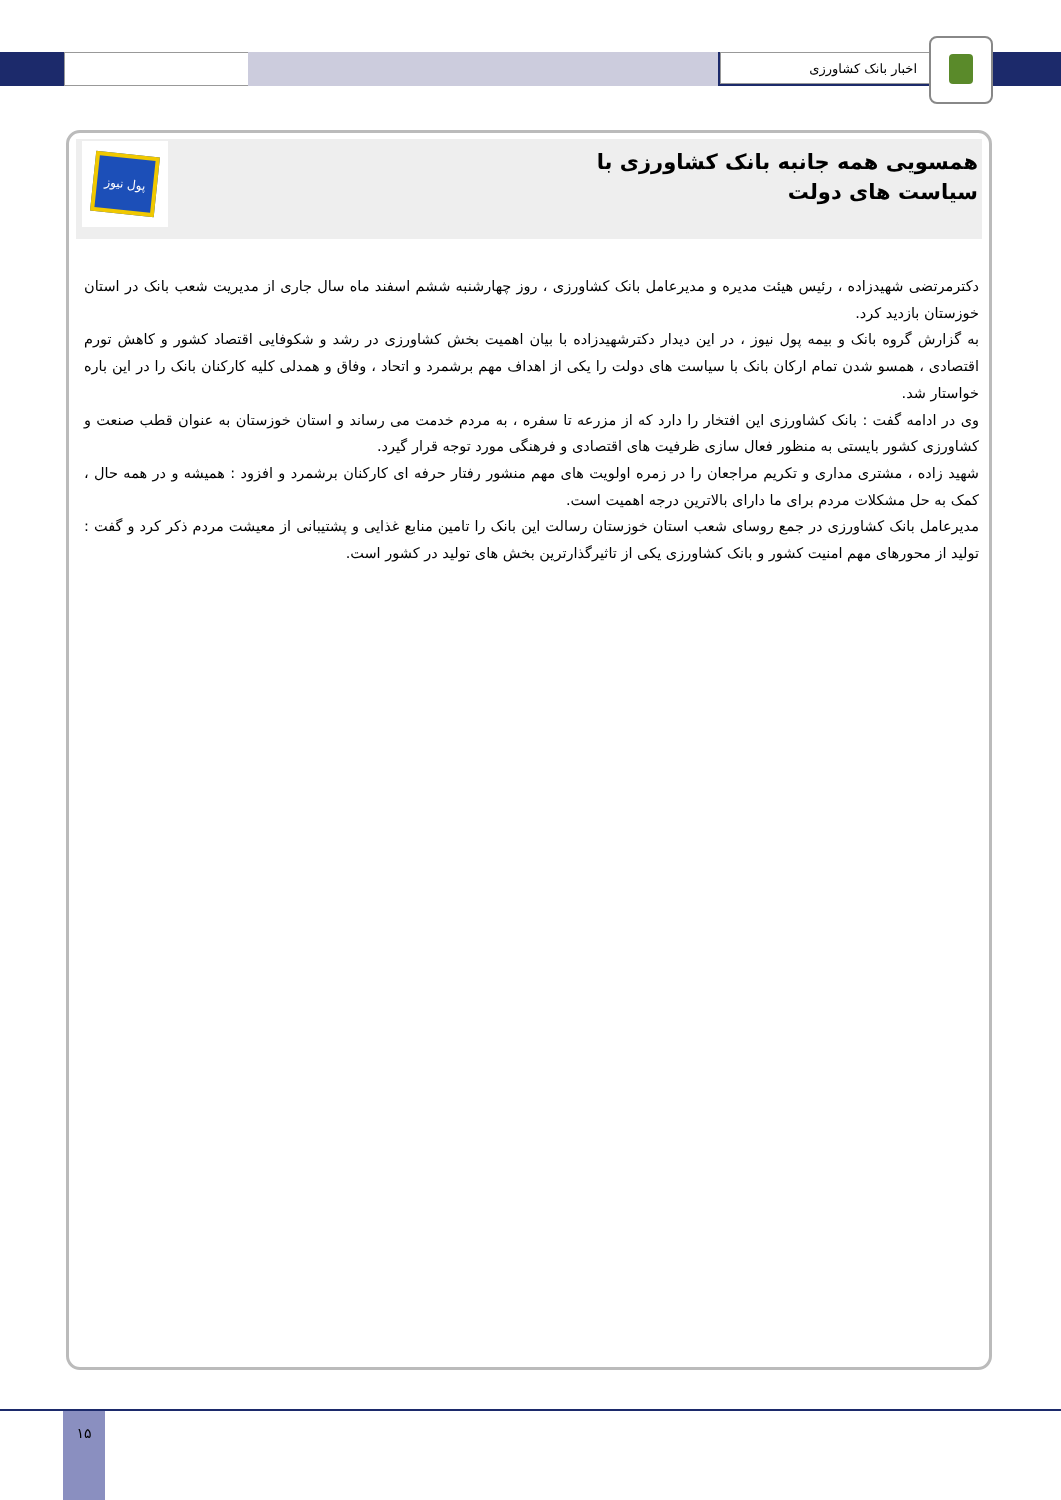اخبار بانک کشاورزی
همسویی همه جانبه بانک کشاورزی با سیاست های دولت
پول نیوز
دکترمرتضی شهیدزاده ، رئیس هیئت مدیره و مدیرعامل بانک کشاورزی ، روز چهارشنبه ششم اسفند ماه سال جاری از مدیریت شعب بانک در استان خوزستان بازدید کرد.
به گزارش گروه بانک و بیمه پول نیوز ، در این دیدار دکترشهیدزاده با بیان اهمیت بخش کشاورزی در رشد و شکوفایی اقتصاد کشور و کاهش تورم اقتصادی ، همسو شدن تمام ارکان بانک با سیاست های دولت را یکی از اهداف مهم برشمرد و اتحاد ، وفاق و همدلی کلیه کارکنان بانک را در این باره خواستار شد.
وی در ادامه گفت : بانک کشاورزی این افتخار را دارد که از مزرعه تا سفره ، به مردم خدمت می رساند و استان خوزستان به عنوان قطب صنعت و کشاورزی کشور بایستی به منظور فعال سازی ظرفیت های اقتصادی و فرهنگی مورد توجه قرار گیرد.
شهید زاده ، مشتری مداری و تکریم مراجعان را در زمره اولویت های مهم منشور رفتار حرفه ای کارکنان برشمرد و افزود : همیشه و در همه حال ، کمک به حل مشکلات مردم برای ما دارای بالاترین درجه اهمیت است.
مدیرعامل بانک کشاورزی در جمع روسای شعب استان خوزستان رسالت این بانک را تامین منابع غذایی و پشتیبانی از معیشت مردم ذکر کرد و گفت : تولید از محورهای مهم امنیت کشور و بانک کشاورزی یکی از تاثیرگذارترین بخش های تولید در کشور است.
١۵